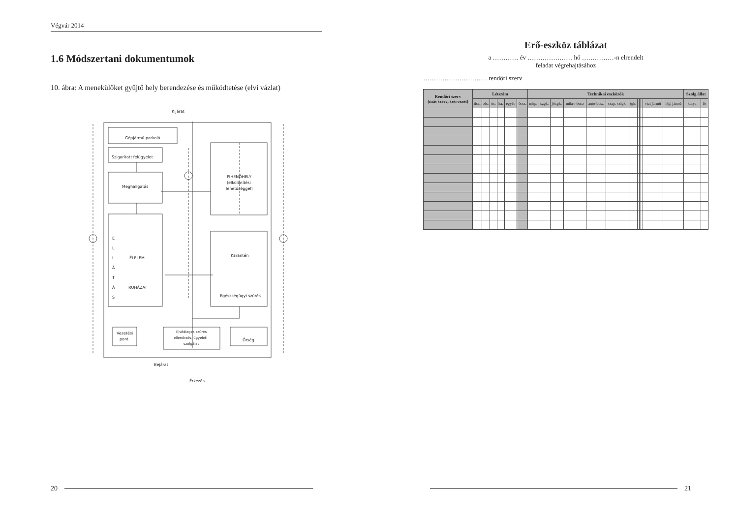Végvár 2014
1.6 Módszertani dokumentumok
10. ábra: A menekülőket gyűjtő hely berendezése és működtetése (elvi vázlat)
Kijárat
Gépjármű parkoló
Szigorított felügyelet
Meghallgatás
PIHENŐHELY
(elkülönítési
lehetőséggel)
E
L
L
Á
T
Á
S
ÉLELEM
RUHÁZAT
Karantén
Egészségügyi szűrés
Vezetési
pont
Elsődleges szűrés
ellenőrzés, ügyeleti
szolgálat
Őrség
Bejárat
Érkezés
20
Erő-eszköz táblázat
a ………… év ………………… hó ……………-n elrendelt
feladat végrehajtásához
………………………… rendőri szerv
| Rendőri szerv (más szerv, szervezet) | Létszám | | | | | | Technikai eszközök | | | | | | | | | | | | Szolg.állat | |
| --- | --- | --- | --- | --- | --- | --- | --- | --- | --- | --- | --- | --- | --- | --- | --- | --- | --- | --- | --- | --- |
| | tiszt | zls. | tts. | ka. | egyéb | össz. | mkp. | szgk. | jőr.gk. | mikro-busz | autó-busz | csap. szlgk. | tgk. | | | | vízi jármű | légi jármű | kutya | ló |
21